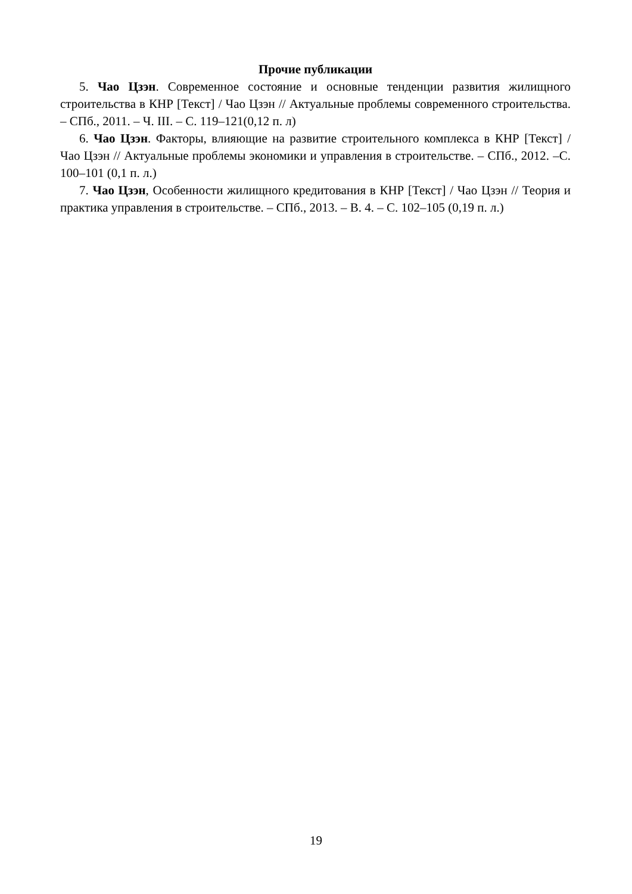Прочие публикации
5. Чао Цзэн. Современное состояние и основные тенденции развития жилищного строительства в КНР [Текст] / Чао Цзэн // Актуальные проблемы современного строительства. – СПб., 2011. – Ч. III. – С. 119–121(0,12 п. л)
6. Чао Цзэн. Факторы, влияющие на развитие строительного комплекса в КНР [Текст] / Чао Цзэн // Актуальные проблемы экономики и управления в строительстве. – СПб., 2012. –С. 100–101 (0,1 п. л.)
7. Чао Цзэн, Особенности жилищного кредитования в КНР [Текст] / Чао Цзэн // Теория и практика управления в строительстве. – СПб., 2013. – В. 4. – С. 102–105 (0,19 п. л.)
19